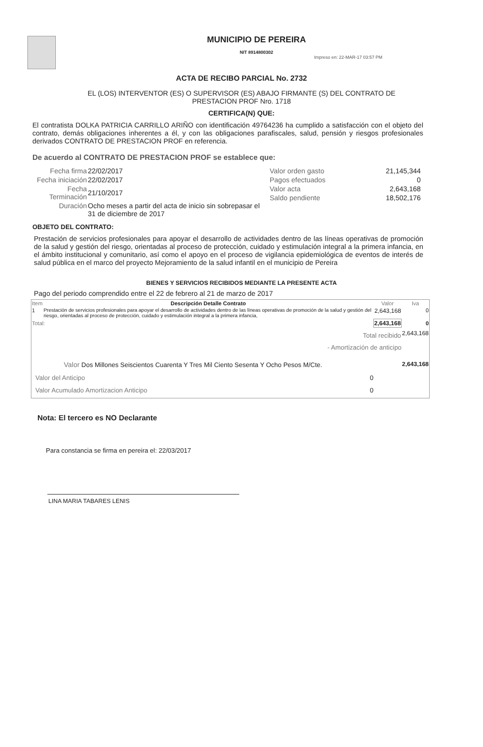MUNICIPIO DE PEREIRA
NIT 8914800302
Impreso en: 22-MAR-17 03:57 PM
ACTA DE RECIBO PARCIAL No. 2732
EL (LOS) INTERVENTOR (ES) O SUPERVISOR (ES) ABAJO FIRMANTE (S) DEL CONTRATO DE
PRESTACION PROF Nro. 1718
CERTIFICA(N) QUE:
El contratista DOLKA PATRICIA CARRILLO ARIÑO con identificación 49764236 ha cumplido a satisfacción con el objeto del contrato, demás obligaciones inherentes a él, y con las obligaciones parafiscales, salud, pensión y riesgos profesionales derivados CONTRATO DE PRESTACION PROF en referencia.
De acuerdo al CONTRATO DE PRESTACION PROF se establece que:
| Fecha firma | 22/02/2017 |
| Fecha iniciación | 22/02/2017 |
| Fecha Terminación | 21/10/2017 |
| Duración | Ocho meses a partir del acta de inicio sin sobrepasar el 31 de diciembre de 2017 |
| Valor orden gasto | 21,145,344 |
| Pagos efectuados | 0 |
| Valor acta | 2,643,168 |
| Saldo pendiente | 18,502,176 |
OBJETO DEL CONTRATO:
Prestación de servicios profesionales para apoyar el desarrollo de actividades dentro de las líneas operativas de promoción de la salud y gestión del riesgo, orientadas al proceso de protección, cuidado y estimulación integral a la primera infancia, en el ámbito institucional y comunitario, así como el apoyo en el proceso de vigilancia epidemiológica de eventos de interés de salud pública en el marco del proyecto Mejoramiento de la salud infantil en el municipio de Pereira
BIENES Y SERVICIOS RECIBIDOS MEDIANTE LA PRESENTE ACTA
Pago del periodo comprendido entre el 22 de febrero al 21 de marzo de 2017
| Item | Descripción Detalle Contrato | Valor | Iva |
| --- | --- | --- | --- |
| 1 | Prestación de servicios profesionales para apoyar el desarrollo de actividades dentro de las líneas operativas de promoción de la salud y gestión del riesgo, orientadas al proceso de protección, cuidado y estimulación integral a la primera infancia, | 2,643,168 | 0 |
| Total: | | 2,643,168 | 0 |
| Total recibido | | | 2,643,168 |
| - Amortización de anticipo | | | |
| Valor Dos Millones Seiscientos Cuarenta Y Tres Mil Ciento Sesenta Y Ocho Pesos M/Cte. | | | 2,643,168 |
| Valor del Anticipo 0 | | | |
| Valor Acumulado Amortizacion Anticipo 0 | | | |
Nota: El tercero es NO Declarante
Para constancia se firma en pereira el: 22/03/2017
LINA MARIA TABARES LENIS